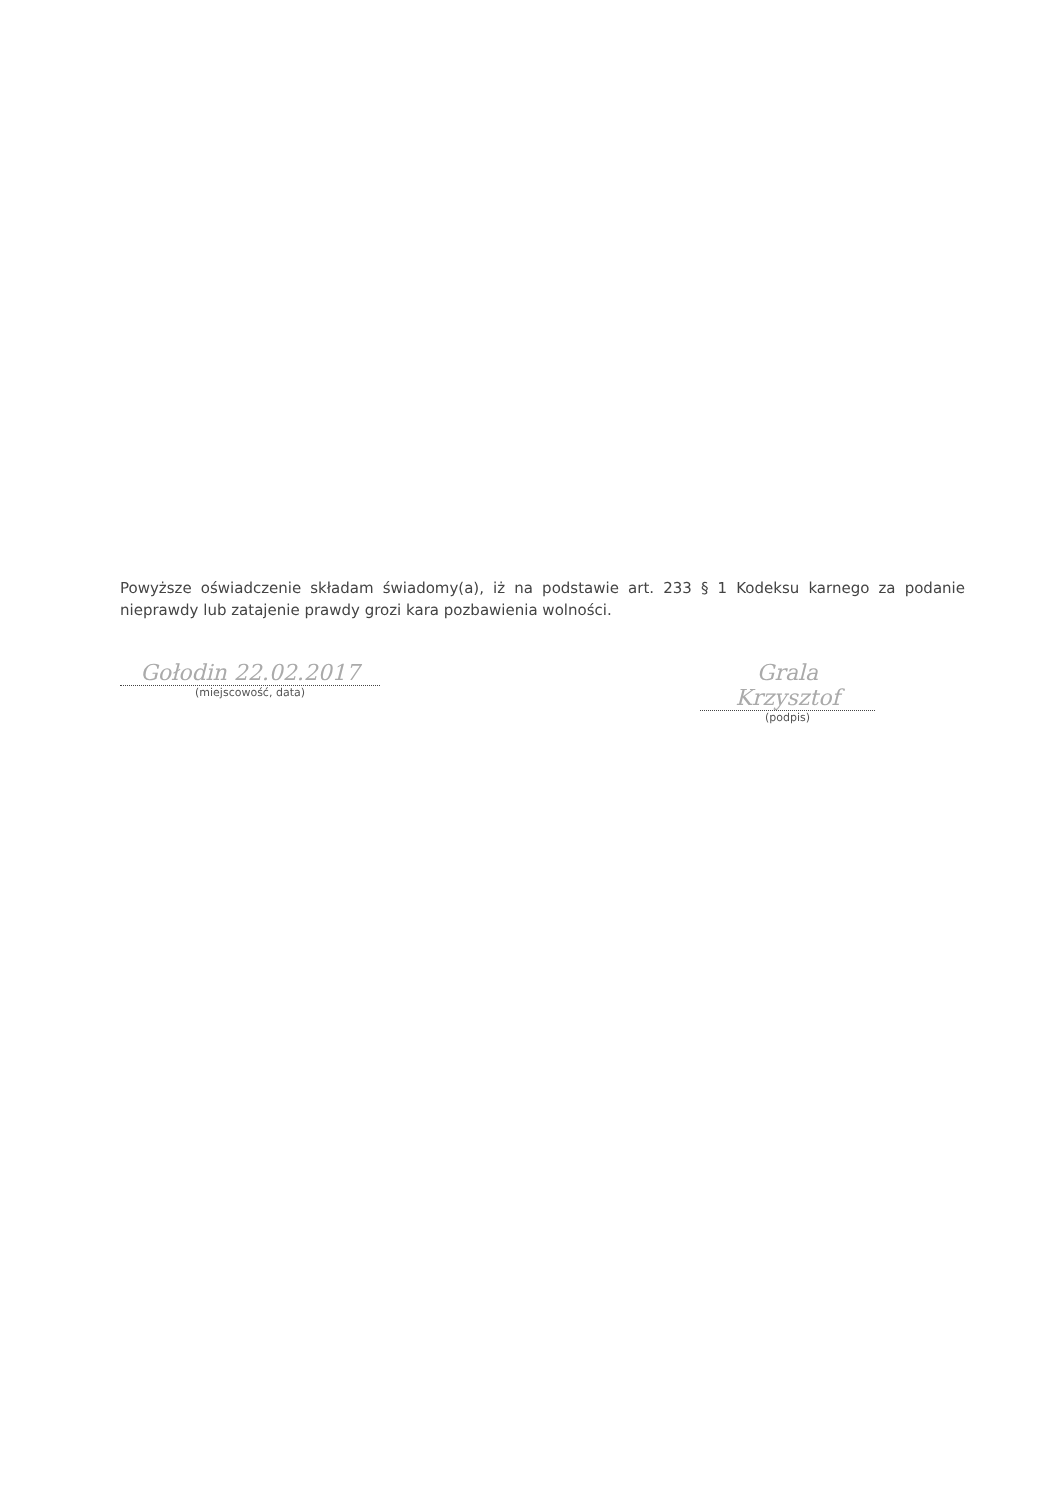Powyższe oświadczenie składam świadomy(a), iż na podstawie art. 233 § 1 Kodeksu karnego za podanie nieprawdy lub zatajenie prawdy grozi kara pozbawienia wolności.
Gołodin 22.02.2017
(miejscowość, data)
Grala Krzysztof
(podpis)